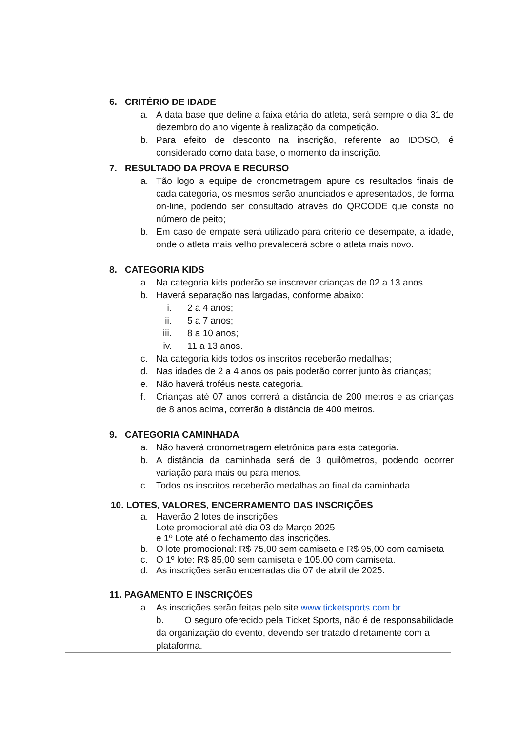6. CRITÉRIO DE IDADE
a. A data base que define a faixa etária do atleta, será sempre o dia 31 de dezembro do ano vigente à realização da competição.
b. Para efeito de desconto na inscrição, referente ao IDOSO, é considerado como data base, o momento da inscrição.
7. RESULTADO DA PROVA E RECURSO
a. Tão logo a equipe de cronometragem apure os resultados finais de cada categoria, os mesmos serão anunciados e apresentados, de forma on-line, podendo ser consultado através do QRCODE que consta no número de peito;
b. Em caso de empate será utilizado para critério de desempate, a idade, onde o atleta mais velho prevalecerá sobre o atleta mais novo.
8. CATEGORIA KIDS
a. Na categoria kids poderão se inscrever crianças de 02 a 13 anos.
b. Haverá separação nas largadas, conforme abaixo:
i.
2 a 4 anos;
ii.
5 a 7 anos;
iii.
8 a 10 anos;
iv.
11 a 13 anos.
c. Na categoria kids todos os inscritos receberão medalhas;
d. Nas idades de 2 a 4 anos os pais poderão correr junto às crianças;
e. Não haverá troféus nesta categoria.
f. Crianças até 07 anos correrá a distância de 200 metros e as crianças de 8 anos acima, correrão à distância de 400 metros.
9. CATEGORIA CAMINHADA
a. Não haverá cronometragem eletrônica para esta categoria.
b. A distância da caminhada será de 3 quilômetros, podendo ocorrer variação para mais ou para menos.
c. Todos os inscritos receberão medalhas ao final da caminhada.
10. LOTES, VALORES, ENCERRAMENTO DAS INSCRIÇÕES
a. Haverão 2 lotes de inscrições:
Lote promocional até dia 03 de Março 2025
e 1º Lote até o fechamento das inscrições.
b. O lote promocional: R$ 75,00 sem camiseta e R$ 95,00 com camiseta
c. O 1º lote: R$ 85,00 sem camiseta e 105.00 com camiseta.
d. As inscrições serão encerradas dia 07 de abril de 2025.
11. PAGAMENTO E INSCRIÇÕES
a. As inscrições serão feitas pelo site www.ticketsports.com.br
b. O seguro oferecido pela Ticket Sports, não é de responsabilidade da organização do evento, devendo ser tratado diretamente com a plataforma.